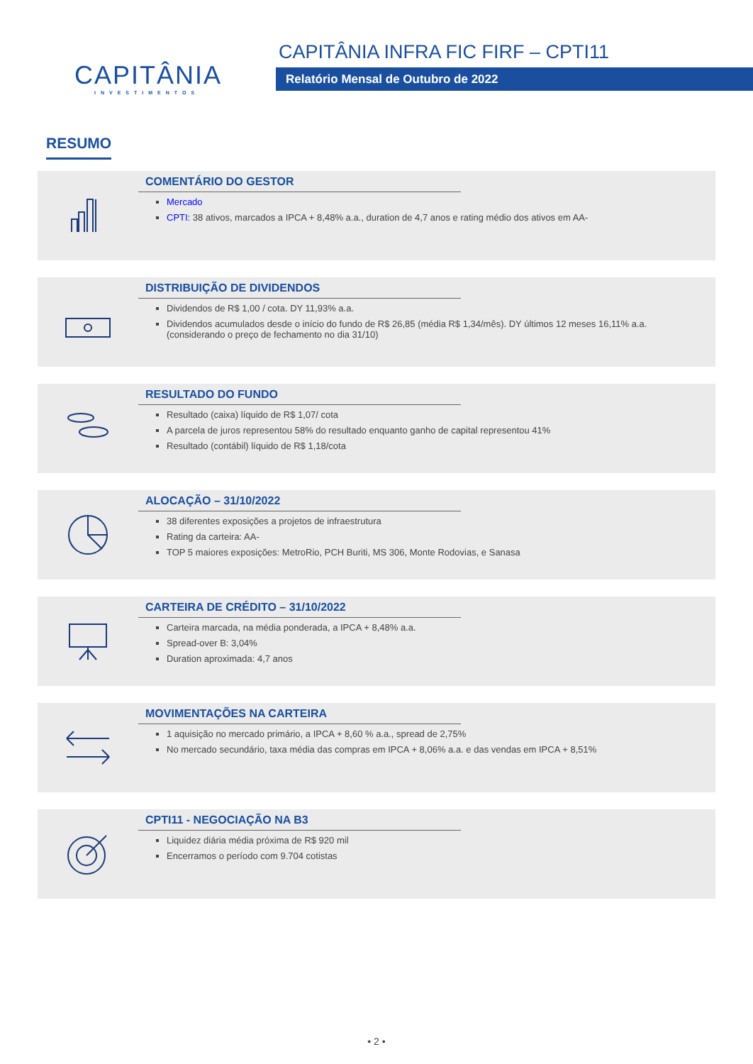CAPITÂNIA
INVESTIMENTOS
CAPITÂNIA INFRA FIC FIRF – CPTI11
Relatório Mensal de Outubro de 2022
RESUMO
COMENTÁRIO DO GESTOR
Mercado
CPTI: 38 ativos, marcados a IPCA + 8,48% a.a., duration de 4,7 anos e rating médio dos ativos em AA-
DISTRIBUIÇÃO DE DIVIDENDOS
Dividendos de R$ 1,00 / cota. DY 11,93% a.a.
Dividendos acumulados desde o início do fundo de R$ 26,85 (média R$ 1,34/mês). DY últimos 12 meses 16,11% a.a. (considerando o preço de fechamento no dia 31/10)
RESULTADO DO FUNDO
Resultado (caixa) líquido de R$ 1,07/ cota
A parcela de juros representou 58% do resultado enquanto ganho de capital representou 41%
Resultado (contábil) líquido de R$ 1,18/cota
ALOCAÇÃO – 31/10/2022
38 diferentes exposições a projetos de infraestrutura
Rating da carteira: AA-
TOP 5 maiores exposições: MetroRio, PCH Buriti, MS 306, Monte Rodovias, e Sanasa
CARTEIRA DE CRÉDITO – 31/10/2022
Carteira marcada, na média ponderada, a IPCA + 8,48% a.a.
Spread-over B: 3,04%
Duration aproximada: 4,7 anos
MOVIMENTAÇÕES NA CARTEIRA
1 aquisição no mercado primário, a IPCA + 8,60 % a.a., spread de 2,75%
No mercado secundário, taxa média das compras em IPCA + 8,06% a.a. e das vendas em IPCA + 8,51%
CPTI11 - NEGOCIAÇÃO NA B3
Liquidez diária média próxima de R$ 920 mil
Encerramos o período com 9.704 cotistas
• 2 •